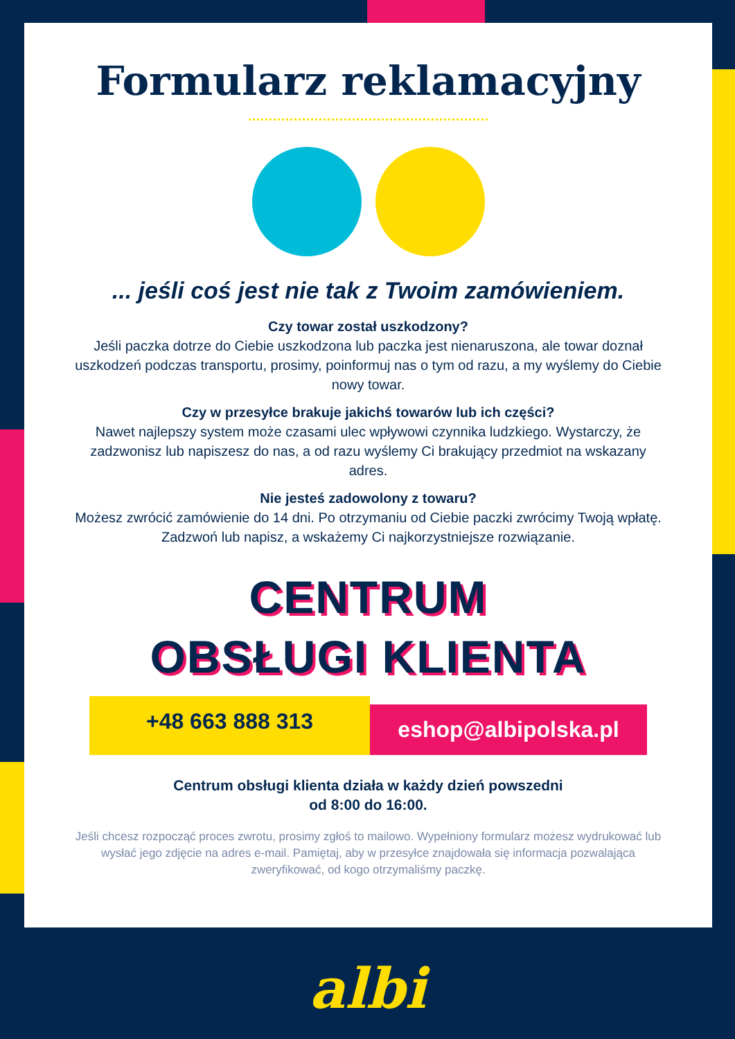Formularz reklamacyjny
... jeśli coś jest nie tak z Twoim zamówieniem.
Czy towar został uszkodzony?
Jeśli paczka dotrze do Ciebie uszkodzona lub paczka jest nienaruszona, ale towar doznał uszkodzeń podczas transportu, prosimy, poinformuj nas o tym od razu, a my wyślemy do Ciebie nowy towar.
Czy w przesyłce brakuje jakichś towarów lub ich części?
Nawet najlepszy system może czasami ulec wpływowi czynnika ludzkiego. Wystarczy, że zadzwonisz lub napiszesz do nas, a od razu wyślemy Ci brakujący przedmiot na wskazany adres.
Nie jesteś zadowolony z towaru?
Możesz zwrócić zamówienie do 14 dni. Po otrzymaniu od Ciebie paczki zwrócimy Twoją wpłatę. Zadzwoń lub napisz, a wskażemy Ci najkorzystniejsze rozwiązanie.
CENTRUM
OBSŁUGI KLIENTA
+48 663 888 313
eshop@albipolska.pl
Centrum obsługi klienta działa w każdy dzień powszedni
od 8:00 do 16:00.
Jeśli chcesz rozpocząć proces zwrotu, prosimy zgłoś to mailowo. Wypełniony formularz możesz wydrukować lub wysłać jego zdjęcie na adres e-mail. Pamiętaj, aby w przesyłce znajdowała się informacja pozwalająca zweryfikować, od kogo otrzymaliśmy paczkę.
albi